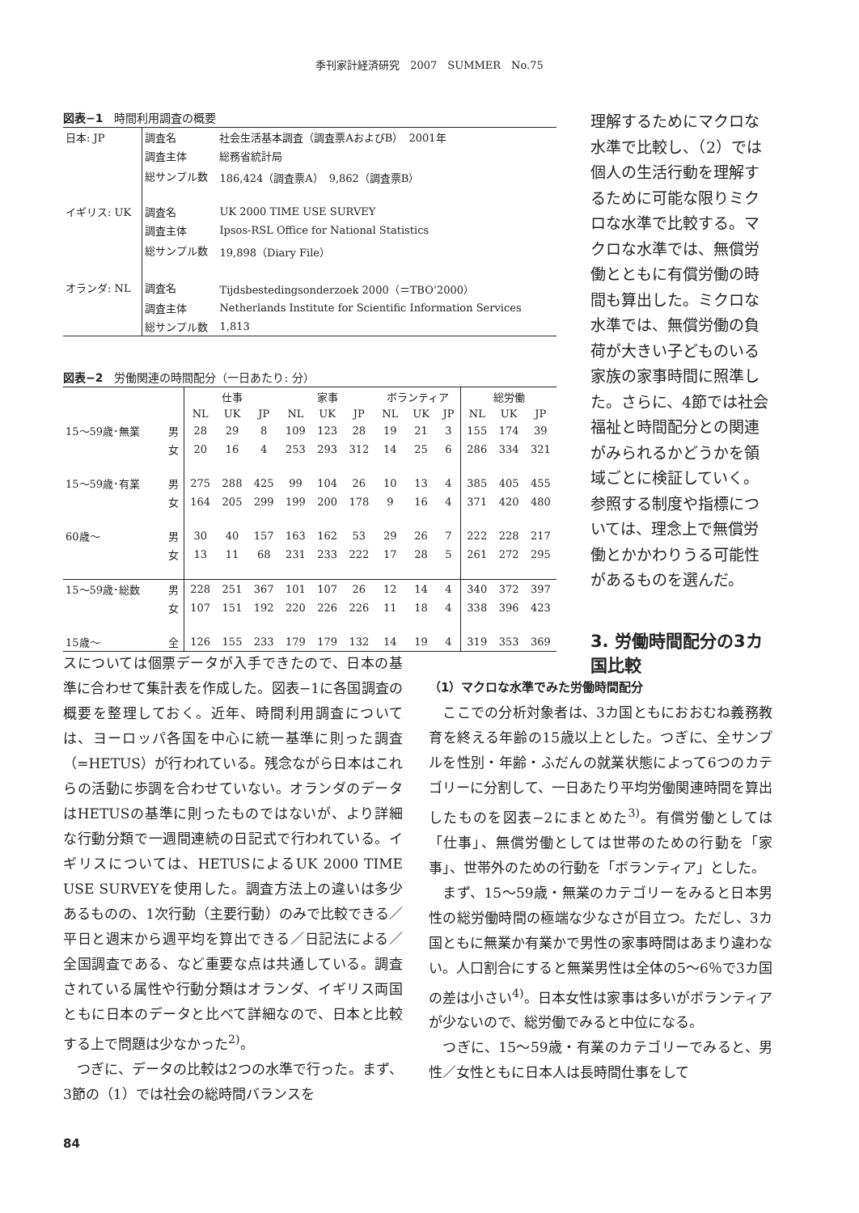季刊家計経済研究　2007　SUMMER　No.75
図表−1　時間利用調査の概要
| 日本: JP | 調査名 | 社会生活基本調査（調査票AおよびB） 2001年 |
| | 調査主体 | 総務省統計局 |
| | 総サンプル数 | 186,424（調査票A） 9,862（調査票B） |
| イギリス: UK | 調査名 | UK 2000 TIME USE SURVEY |
| | 調査主体 | Ipsos-RSL Office for National Statistics |
| | 総サンプル数 | 19,898（Diary File） |
| オランダ: NL | 調査名 | Tijdsbestedingsonderzoek 2000（＝TBO‘2000） |
| | 調査主体 | Netherlands Institute for Scientific Information Services |
| | 総サンプル数 | 1,813 |
図表−2　労働関連の時間配分（一日あたり: 分）
| | | 仕事 | | | 家事 | | | ボランティア | | | 総労働 | | |
| --- | --- | --- | --- | --- | --- | --- | --- | --- | --- | --- | --- | --- | --- |
| | | NL | UK | JP | NL | UK | JP | NL | UK | JP | NL | UK | JP |
| 15〜59歳･無業 | 男 | 28 | 29 | 8 | 109 | 123 | 28 | 19 | 21 | 3 | 155 | 174 | 39 |
| | 女 | 20 | 16 | 4 | 253 | 293 | 312 | 14 | 25 | 6 | 286 | 334 | 321 |
| 15〜59歳･有業 | 男 | 275 | 288 | 425 | 99 | 104 | 26 | 10 | 13 | 4 | 385 | 405 | 455 |
| | 女 | 164 | 205 | 299 | 199 | 200 | 178 | 9 | 16 | 4 | 371 | 420 | 480 |
| 60歳〜 | 男 | 30 | 40 | 157 | 163 | 162 | 53 | 29 | 26 | 7 | 222 | 228 | 217 |
| | 女 | 13 | 11 | 68 | 231 | 233 | 222 | 17 | 28 | 5 | 261 | 272 | 295 |
| 15〜59歳･総数 | 男 | 228 | 251 | 367 | 101 | 107 | 26 | 12 | 14 | 4 | 340 | 372 | 397 |
| | 女 | 107 | 151 | 192 | 220 | 226 | 226 | 11 | 18 | 4 | 338 | 396 | 423 |
| 15歳〜 | 全 | 126 | 155 | 233 | 179 | 179 | 132 | 14 | 19 | 4 | 319 | 353 | 369 |
理解するためにマクロな水準で比較し、（2）では個人の生活行動を理解するために可能な限りミクロな水準で比較する。マクロな水準では、無償労働とともに有償労働の時間も算出した。ミクロな水準では、無償労働の負荷が大きい子どものいる家族の家事時間に照準した。さらに、4節では社会福祉と時間配分との関連がみられるかどうかを領域ごとに検証していく。参照する制度や指標については、理念上で無償労働とかかわりうる可能性があるものを選んだ。
3. 労働時間配分の3カ国比較
スについては個票データが入手できたので、日本の基準に合わせて集計表を作成した。図表−1に各国調査の概要を整理しておく。近年、時間利用調査については、ヨーロッパ各国を中心に統一基準に則った調査（=HETUS）が行われている。残念ながら日本はこれらの活動に歩調を合わせていない。オランダのデータはHETUSの基準に則ったものではないが、より詳細な行動分類で一週間連続の日記式で行われている。イギリスについては、HETUSによるUK 2000 TIME USE SURVEYを使用した。調査方法上の違いは多少あるものの、1次行動（主要行動）のみで比較できる／平日と週末から週平均を算出できる／日記法による／全国調査である、など重要な点は共通している。調査されている属性や行動分類はオランダ、イギリス両国ともに日本のデータと比べて詳細なので、日本と比較する上で問題は少なかった<sup>2)</sup>。
　つぎに、データの比較は2つの水準で行った。まず、3節の（1）では社会の総時間バランスを
（1）マクロな水準でみた労働時間配分
　ここでの分析対象者は、3カ国ともにおおむね義務教育を終える年齢の15歳以上とした。つぎに、全サンプルを性別・年齢・ふだんの就業状態によって6つのカテゴリーに分割して、一日あたり平均労働関連時間を算出したものを図表−2にまとめた<sup>3)</sup>。有償労働としては「仕事」、無償労働としては世帯のための行動を「家事」、世帯外のための行動を「ボランティア」とした。
　まず、15〜59歳・無業のカテゴリーをみると日本男性の総労働時間の極端な少なさが目立つ。ただし、3カ国ともに無業か有業かで男性の家事時間はあまり違わない。人口割合にすると無業男性は全体の5〜6％で3カ国の差は小さい<sup>4)</sup>。日本女性は家事は多いがボランティアが少ないので、総労働でみると中位になる。
　つぎに、15〜59歳・有業のカテゴリーでみると、男性／女性ともに日本人は長時間仕事をして
84